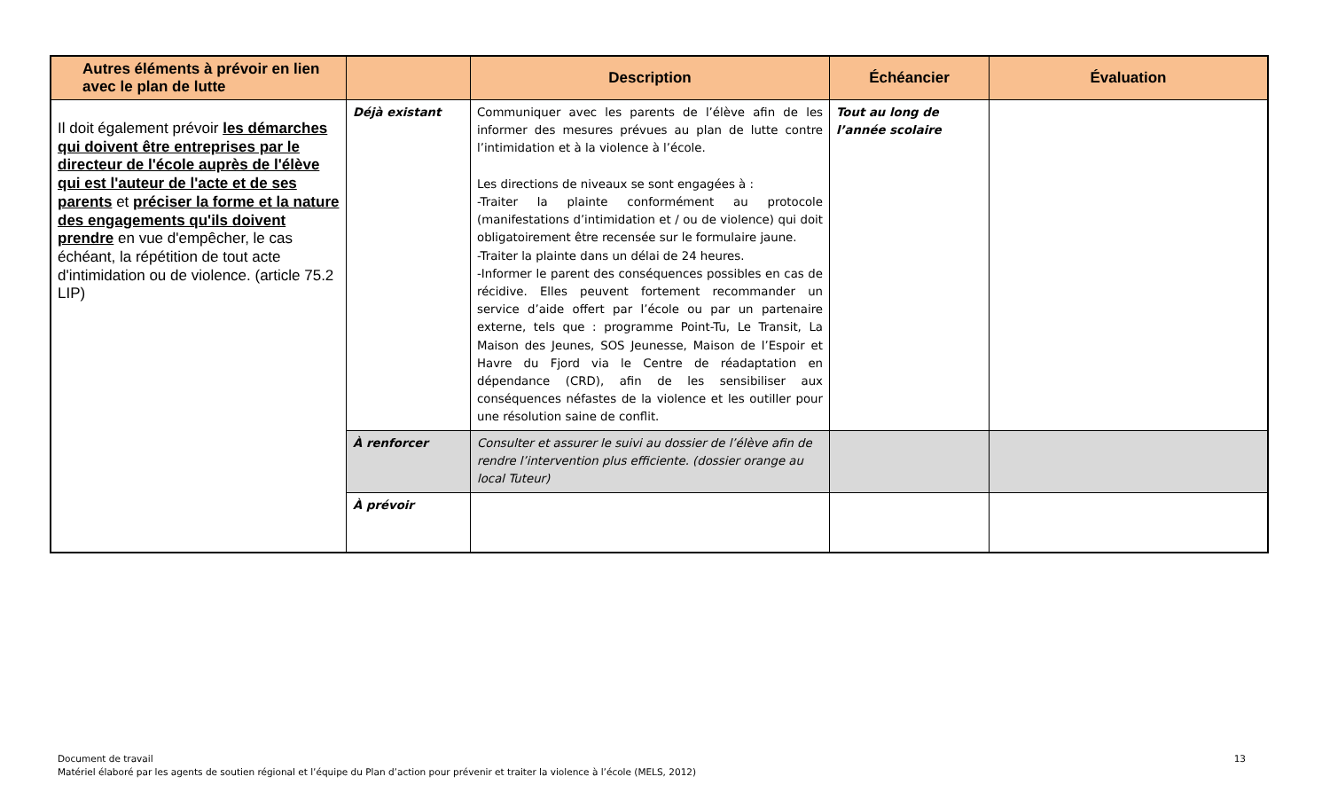| Autres éléments à prévoir en lien avec le plan de lutte | | Description | Échéancier | Évaluation |
| --- | --- | --- | --- | --- |
| Il doit également prévoir les démarches qui doivent être entreprises par le directeur de l'école auprès de l'élève qui est l'auteur de l'acte et de ses parents et préciser la forme et la nature des engagements qu'ils doivent prendre en vue d'empêcher, le cas échéant, la répétition de tout acte d'intimidation ou de violence. (article 75.2 LIP) | Déjà existant | Communiquer avec les parents de l’élève afin de les informer des mesures prévues au plan de lutte contre l’intimidation et à la violence à l’école. Les directions de niveaux se sont engagées à : -Traiter la plainte conformément au protocole (manifestations d’intimidation et / ou de violence) qui doit obligatoirement être recensée sur le formulaire jaune. -Traiter la plainte dans un délai de 24 heures. -Informer le parent des conséquences possibles en cas de récidive. Elles peuvent fortement recommander un service d’aide offert par l’école ou par un partenaire externe, tels que : programme Point-Tu, Le Transit, La Maison des Jeunes, SOS Jeunesse, Maison de l’Espoir et Havre du Fjord via le Centre de réadaptation en dépendance (CRD), afin de les sensibiliser aux conséquences néfastes de la violence et les outiller pour une résolution saine de conflit. | Tout au long de l’année scolaire | |
| | À renforcer | Consulter et assurer le suivi au dossier de l’élève afin de rendre l’intervention plus efficiente. (dossier orange au local Tuteur) | | |
| | À prévoir | | | |
13 Document de travail
Matériel élaboré par les agents de soutien régional et l’équipe du Plan d’action pour prévenir et traiter la violence à l’école (MELS, 2012)